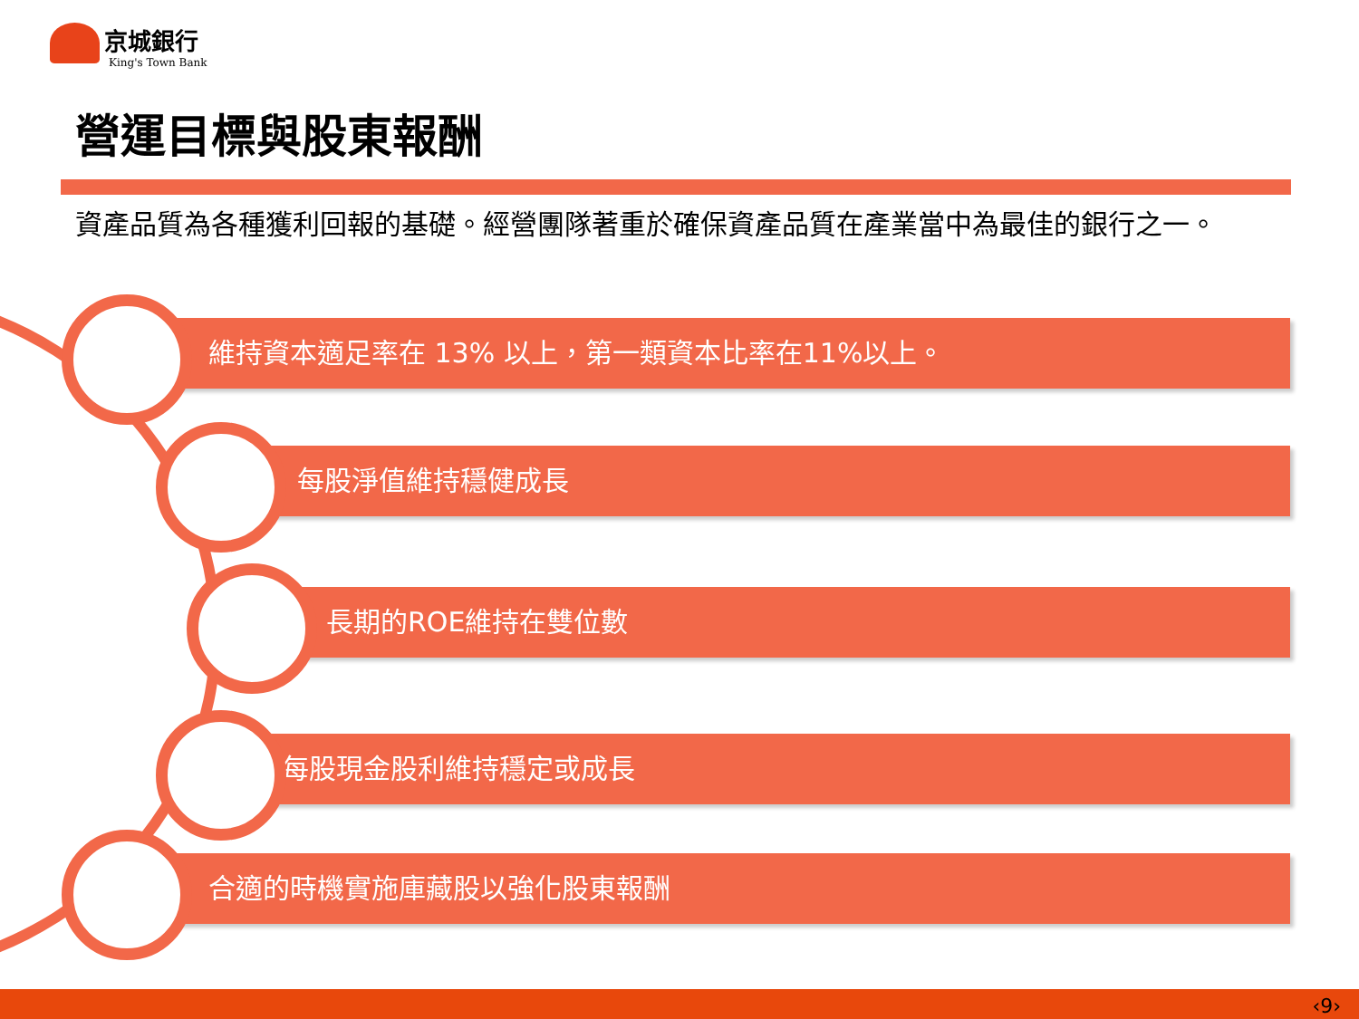京城銀行
King's Town Bank
營運目標與股東報酬
資產品質為各種獲利回報的基礎。經營團隊著重於確保資產品質在產業當中為最佳的銀行之一。
維持資本適足率在 13% 以上，第一類資本比率在11%以上。
每股淨值維持穩健成長
長期的ROE維持在雙位數
每股現金股利維持穩定或成長
合適的時機實施庫藏股以強化股東報酬
‹9›